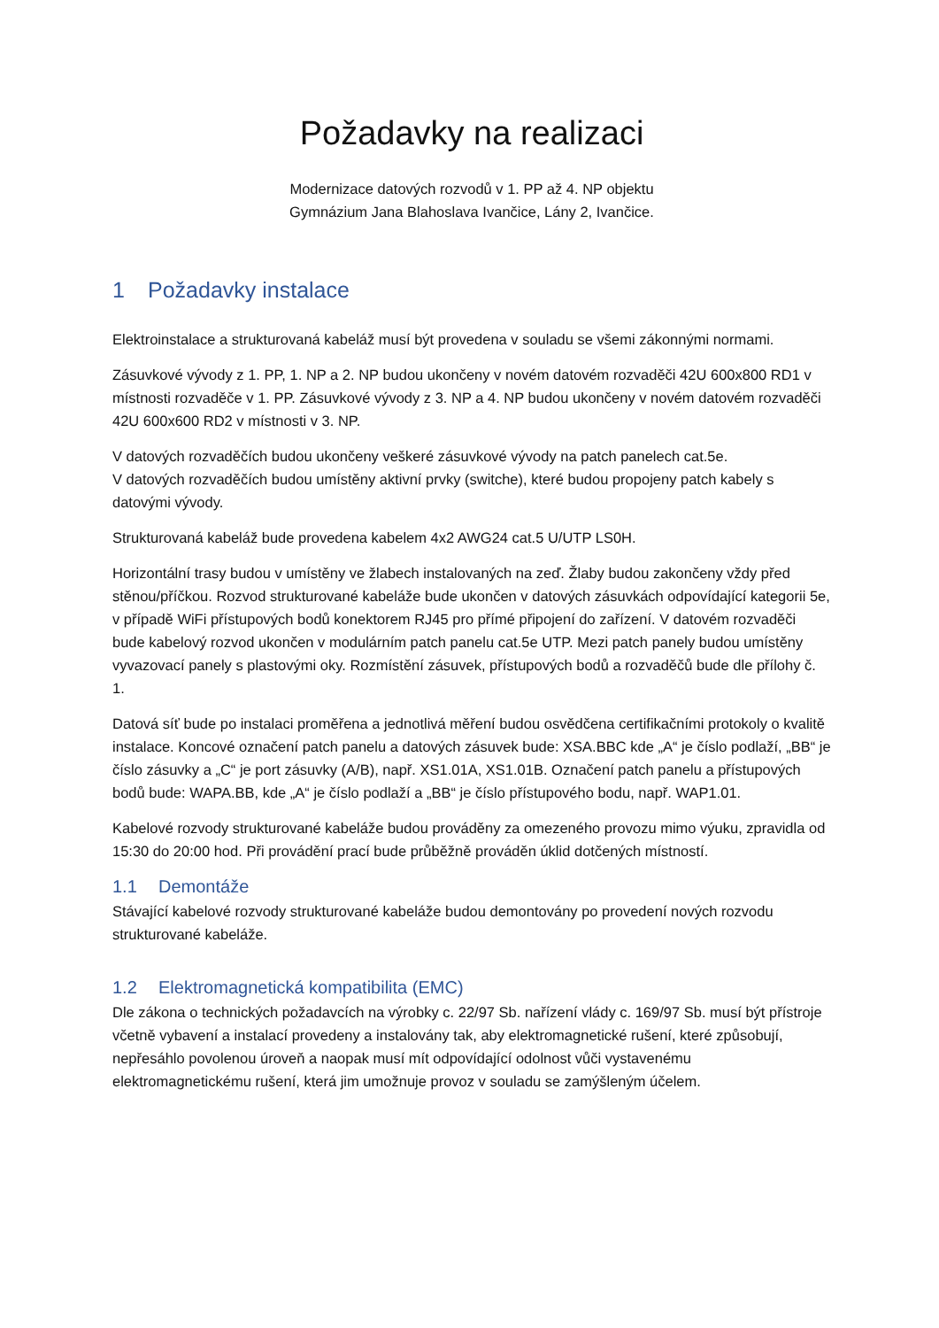Požadavky na realizaci
Modernizace datových rozvodů v 1. PP až 4. NP objektu
Gymnázium Jana Blahoslava Ivančice, Lány 2, Ivančice.
1 Požadavky instalace
Elektroinstalace a strukturovaná kabeláž musí být provedena v souladu se všemi zákonnými normami.
Zásuvkové vývody z 1. PP, 1. NP a 2. NP budou ukončeny v novém datovém rozvaděči 42U 600x800 RD1 v místnosti rozvaděče v 1. PP. Zásuvkové vývody z 3. NP a 4. NP budou ukončeny v novém datovém rozvaděči 42U 600x600 RD2 v místnosti v 3. NP.
V datových rozvaděčích budou ukončeny veškeré zásuvkové vývody na patch panelech cat.5e.
V datových rozvaděčích budou umístěny aktivní prvky (switche), které budou propojeny patch kabely s datovými vývody.
Strukturovaná kabeláž bude provedena kabelem 4x2 AWG24 cat.5 U/UTP LS0H.
Horizontální trasy budou v umístěny ve žlabech instalovaných na zeď. Žlaby budou zakončeny vždy před stěnou/příčkou. Rozvod strukturované kabeláže bude ukončen v datových zásuvkách odpovídající kategorii 5e, v případě WiFi přístupových bodů konektorem RJ45 pro přímé připojení do zařízení. V datovém rozvaděči bude kabelový rozvod ukončen v modulárním patch panelu cat.5e UTP. Mezi patch panely budou umístěny vyvazovací panely s plastovými oky. Rozmístění zásuvek, přístupových bodů a rozvaděčů bude dle přílohy č. 1.
Datová síť bude po instalaci proměřena a jednotlivá měření budou osvědčena certifikačními protokoly o kvalitě instalace. Koncové označení patch panelu a datových zásuvek bude: XSA.BBC kde „A“ je číslo podlaží, „BB“ je číslo zásuvky a „C“ je port zásuvky (A/B), např. XS1.01A, XS1.01B. Označení patch panelu a přístupových bodů bude: WAPA.BB, kde „A“ je číslo podlaží a „BB“ je číslo přístupového bodu, např. WAP1.01.
Kabelové rozvody strukturované kabeláže budou prováděny za omezeného provozu mimo výuku, zpravidla od 15:30 do 20:00 hod. Při provádění prací bude průběžně prováděn úklid dotčených místností.
1.1 Demontáže
Stávající kabelové rozvody strukturované kabeláže budou demontovány po provedení nových rozvodu strukturované kabeláže.
1.2 Elektromagnetická kompatibilita (EMC)
Dle zákona o technických požadavcích na výrobky c. 22/97 Sb. nařízení vlády c. 169/97 Sb. musí být přístroje včetně vybavení a instalací provedeny a instalovány tak, aby elektromagnetické rušení, které způsobují, nepřesáhlo povolenou úroveň a naopak musí mít odpovídající odolnost vůči vystavenému elektromagnetickému rušení, která jim umožnuje provoz v souladu se zamýšleným účelem.